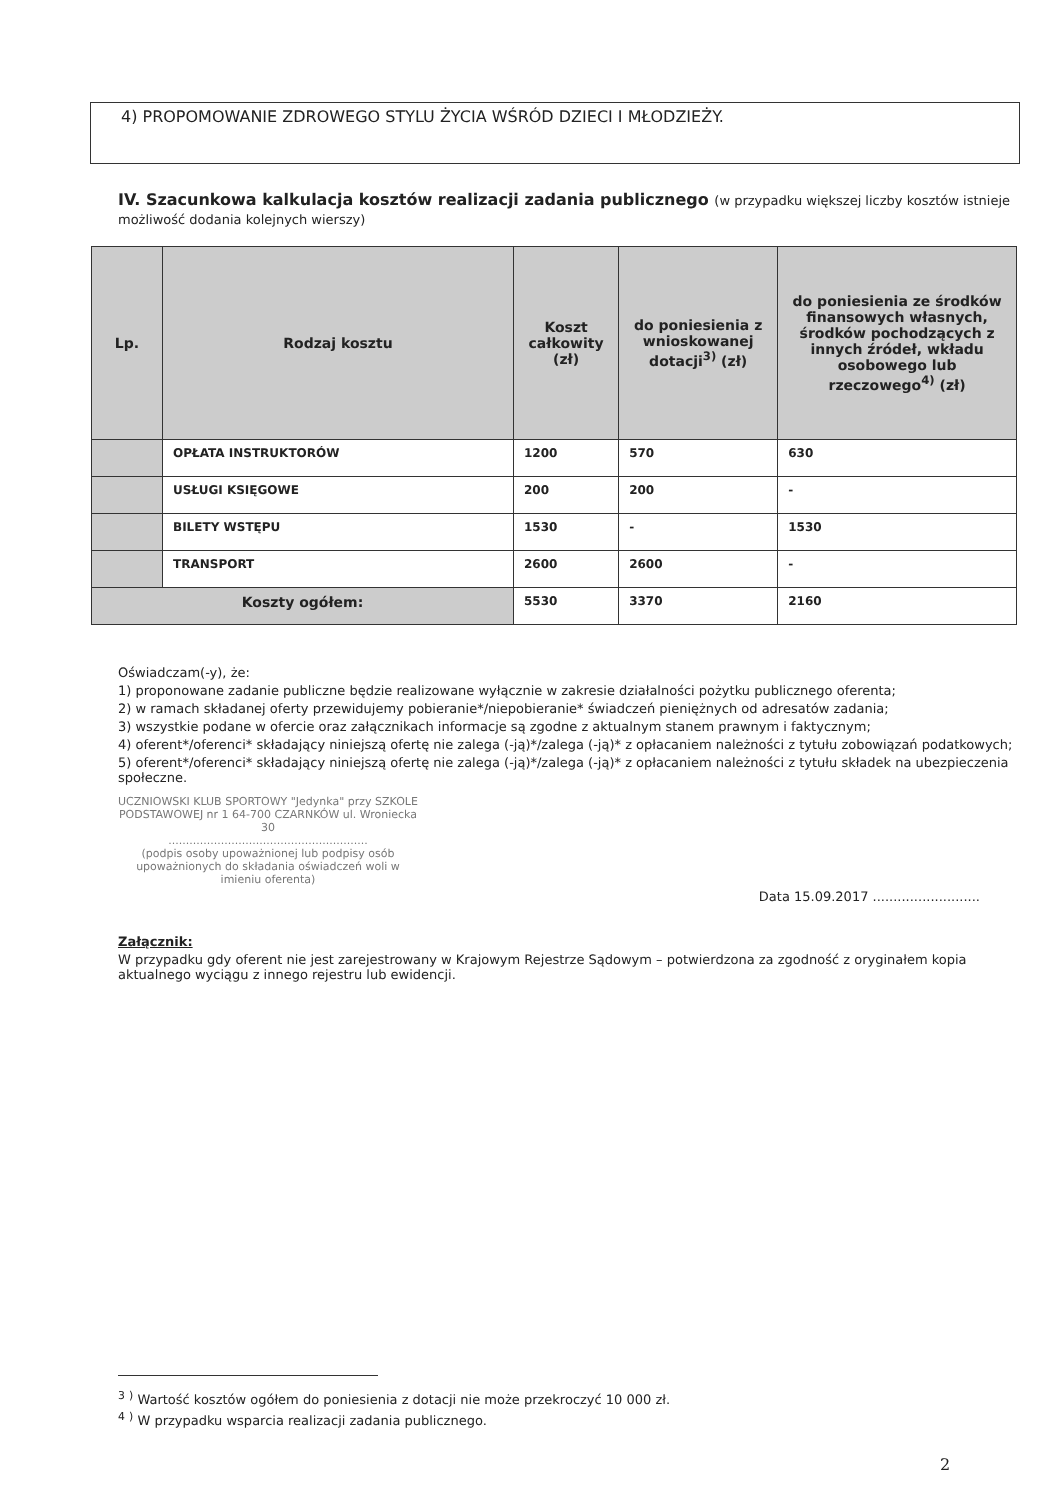4) PROPOMOWANIE ZDROWEGO STYLU ŻYCIA WŚRÓD DZIECI I MŁODZIEŻY.
IV. Szacunkowa kalkulacja kosztów realizacji zadania publicznego (w przypadku większej liczby kosztów istnieje możliwość dodania kolejnych wierszy)
| Lp. | Rodzaj kosztu | Koszt całkowity (zł) | do poniesienia z wnioskowanej dotacji<sup>3)</sup> (zł) | do poniesienia ze środków finansowych własnych, środków pochodzących z innych źródeł, wkładu osobowego lub rzeczowego<sup>4)</sup> (zł) |
| --- | --- | --- | --- | --- |
| | OPŁATA INSTRUKTORÓW | 1200 | 570 | 630 |
| | USŁUGI KSIĘGOWE | 200 | 200 | - |
| | BILETY WSTĘPU | 1530 | - | 1530 |
| | TRANSPORT | 2600 | 2600 | - |
| Koszty ogółem: | | 5530 | 3370 | 2160 |
Oświadczam(-y), że:
1) proponowane zadanie publiczne będzie realizowane wyłącznie w zakresie działalności pożytku publicznego oferenta;
2) w ramach składanej oferty przewidujemy pobieranie*/niepobieranie* świadczeń pieniężnych od adresatów zadania;
3) wszystkie podane w ofercie oraz załącznikach informacje są zgodne z aktualnym stanem prawnym i faktycznym;
4) oferent*/oferenci* składający niniejszą ofertę nie zalega (-ją)*/zalega (-ją)* z opłacaniem należności z tytułu zobowiązań podatkowych;
5) oferent*/oferenci* składający niniejszą ofertę nie zalega (-ją)*/zalega (-ją)* z opłacaniem należności z tytułu składek na ubezpieczenia społeczne.
UCZNIOWSKI KLUB SPORTOWY "Jedynka" przy SZKOLE PODSTAWOWEJ nr 1 64-700 CZARNKÓW ul. Wroniecka 30
.........................................................
(podpis osoby upoważnionej lub podpisy osób upoważnionych do składania oświadczeń woli w imieniu oferenta)
Data 15.09.2017 ..........................
Załącznik:
W przypadku gdy oferent nie jest zarejestrowany w Krajowym Rejestrze Sądowym – potwierdzona za zgodność z oryginałem kopia aktualnego wyciągu z innego rejestru lub ewidencji.
<sup>3</sup> <sup>)</sup> Wartość kosztów ogółem do poniesienia z dotacji nie może przekroczyć 10 000 zł.
<sup>4</sup> <sup>)</sup> W przypadku wsparcia realizacji zadania publicznego.
2